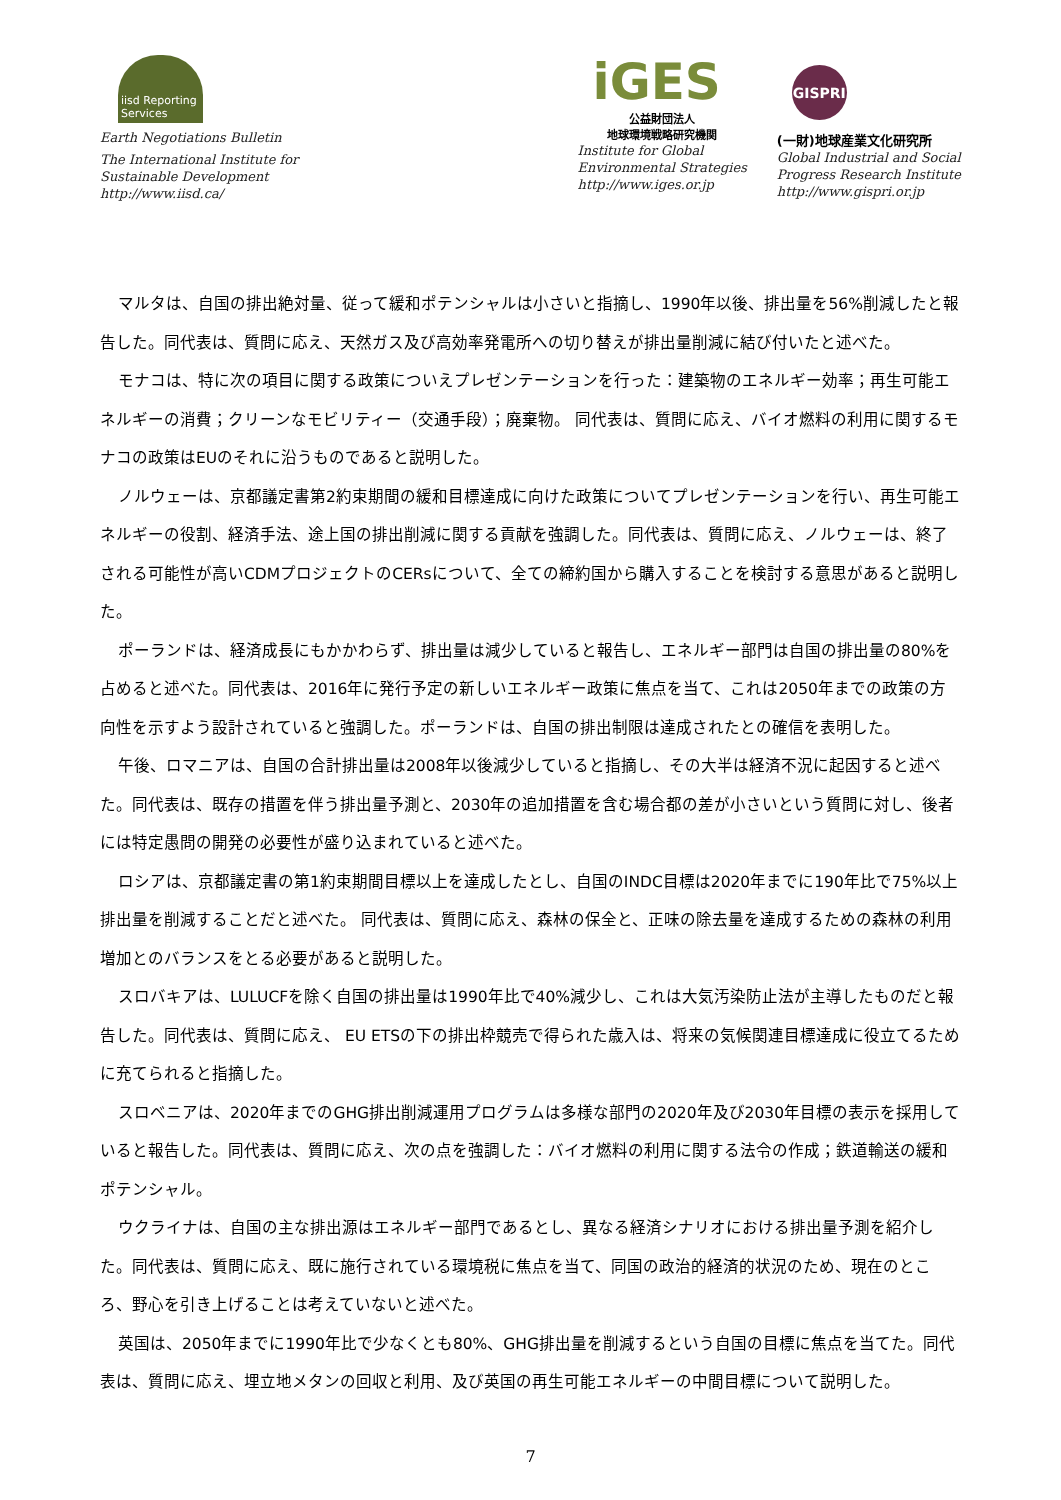iisd Reporting Services
Earth Negotiations Bulletin
The International Institute for
Sustainable Development
http://www.iisd.ca/
iGES
公益財団法人
地球環境戦略研究機関
Institute for Global
Environmental Strategies
http://www.iges.or.jp
GISPRI
(一財)地球産業文化研究所
Global Industrial and Social
Progress Research Institute
http://www.gispri.or.jp
マルタは、自国の排出絶対量、従って緩和ポテンシャルは小さいと指摘し、1990年以後、排出量を56%削減したと報告した。同代表は、質問に応え、天然ガス及び高効率発電所への切り替えが排出量削減に結び付いたと述べた。
モナコは、特に次の項目に関する政策についえプレゼンテーションを行った：建築物のエネルギー効率；再生可能エネルギーの消費；クリーンなモビリティー（交通手段）；廃棄物。 同代表は、質問に応え、バイオ燃料の利用に関するモナコの政策はEUのそれに沿うものであると説明した。
ノルウェーは、京都議定書第2約束期間の緩和目標達成に向けた政策についてプレゼンテーションを行い、再生可能エネルギーの役割、経済手法、途上国の排出削減に関する貢献を強調した。同代表は、質問に応え、ノルウェーは、終了される可能性が高いCDMプロジェクトのCERsについて、全ての締約国から購入することを検討する意思があると説明した。
ポーランドは、経済成長にもかかわらず、排出量は減少していると報告し、エネルギー部門は自国の排出量の80%を占めると述べた。同代表は、2016年に発行予定の新しいエネルギー政策に焦点を当て、これは2050年までの政策の方向性を示すよう設計されていると強調した。ポーランドは、自国の排出制限は達成されたとの確信を表明した。
午後、ロマニアは、自国の合計排出量は2008年以後減少していると指摘し、その大半は経済不況に起因すると述べた。同代表は、既存の措置を伴う排出量予測と、2030年の追加措置を含む場合都の差が小さいという質問に対し、後者には特定愚問の開発の必要性が盛り込まれていると述べた。
ロシアは、京都議定書の第1約束期間目標以上を達成したとし、自国のINDC目標は2020年までに190年比で75%以上排出量を削減することだと述べた。 同代表は、質問に応え、森林の保全と、正味の除去量を達成するための森林の利用増加とのバランスをとる必要があると説明した。
スロバキアは、LULUCFを除く自国の排出量は1990年比で40%減少し、これは大気汚染防止法が主導したものだと報告した。同代表は、質問に応え、 EU ETSの下の排出枠競売で得られた歳入は、将来の気候関連目標達成に役立てるために充てられると指摘した。
スロベニアは、2020年までのGHG排出削減運用プログラムは多様な部門の2020年及び2030年目標の表示を採用していると報告した。同代表は、質問に応え、次の点を強調した：バイオ燃料の利用に関する法令の作成；鉄道輸送の緩和ポテンシャル。
ウクライナは、自国の主な排出源はエネルギー部門であるとし、異なる経済シナリオにおける排出量予測を紹介した。同代表は、質問に応え、既に施行されている環境税に焦点を当て、同国の政治的経済的状況のため、現在のところ、野心を引き上げることは考えていないと述べた。
英国は、2050年までに1990年比で少なくとも80%、GHG排出量を削減するという自国の目標に焦点を当てた。同代表は、質問に応え、埋立地メタンの回収と利用、及び英国の再生可能エネルギーの中間目標について説明した。
7